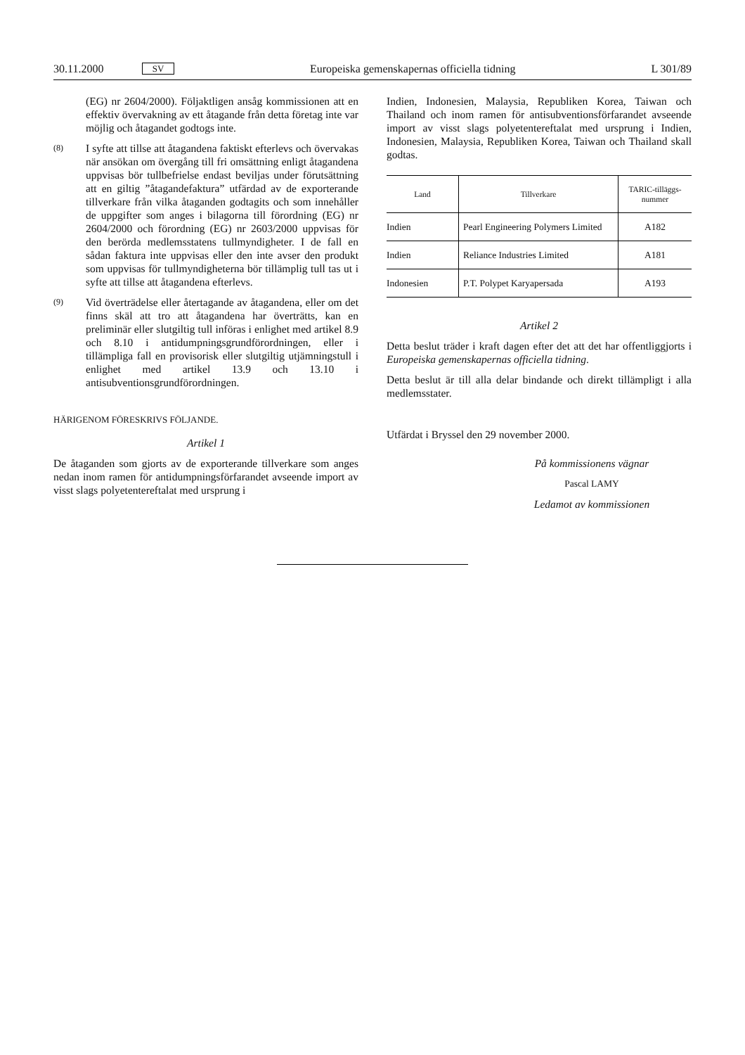30.11.2000 SV Europeiska gemenskapernas officiella tidning L 301/89
(EG) nr 2604/2000). Följaktligen ansåg kommissionen att en effektiv övervakning av ett åtagande från detta företag inte var möjlig och åtagandet godtogs inte.
(8)
I syfte att tillse att åtagandena faktiskt efterlevs och övervakas när ansökan om övergång till fri omsättning enligt åtagandena uppvisas bör tullbefrielse endast beviljas under förutsättning att en giltig ”åtagandefaktura” utfärdad av de exporterande tillverkare från vilka åtaganden godtagits och som innehåller de uppgifter som anges i bilagorna till förordning (EG) nr 2604/2000 och förordning (EG) nr 2603/2000 uppvisas för den berörda medlemsstatens tullmyndigheter. I de fall en sådan faktura inte uppvisas eller den inte avser den produkt som uppvisas för tullmyndigheterna bör tillämplig tull tas ut i syfte att tillse att åtagandena efterlevs.
(9)
Vid överträdelse eller återtagande av åtagandena, eller om det finns skäl att tro att åtagandena har överträtts, kan en preliminär eller slutgiltig tull införas i enlighet med artikel 8.9 och 8.10 i antidumpningsgrundförordningen, eller i tillämpliga fall en provisorisk eller slutgiltig utjämningstull i enlighet med artikel 13.9 och 13.10 i antisubventionsgrundförordningen.
HÄRIGENOM FÖRESKRIVS FÖLJANDE.
Artikel 1
De åtaganden som gjorts av de exporterande tillverkare som anges nedan inom ramen för antidumpningsförfarandet avseende import av visst slags polyetentereftalat med ursprung i
Indien, Indonesien, Malaysia, Republiken Korea, Taiwan och Thailand och inom ramen för antisubventionsförfarandet avseende import av visst slags polyetentereftalat med ursprung i Indien, Indonesien, Malaysia, Republiken Korea, Taiwan och Thailand skall godtas.
| Land | Tillverkare | TARIC-tilläggs- nummer |
| --- | --- | --- |
| Indien | Pearl Engineering Polymers Limited | A182 |
| Indien | Reliance Industries Limited | A181 |
| Indonesien | P.T. Polypet Karyapersada | A193 |
Artikel 2
Detta beslut träder i kraft dagen efter det att det har offentliggjorts i Europeiska gemenskapernas officiella tidning.
Detta beslut är till alla delar bindande och direkt tillämpligt i alla medlemsstater.
Utfärdat i Bryssel den 29 november 2000.
På kommissionens vägnar
Pascal LAMY
Ledamot av kommissionen